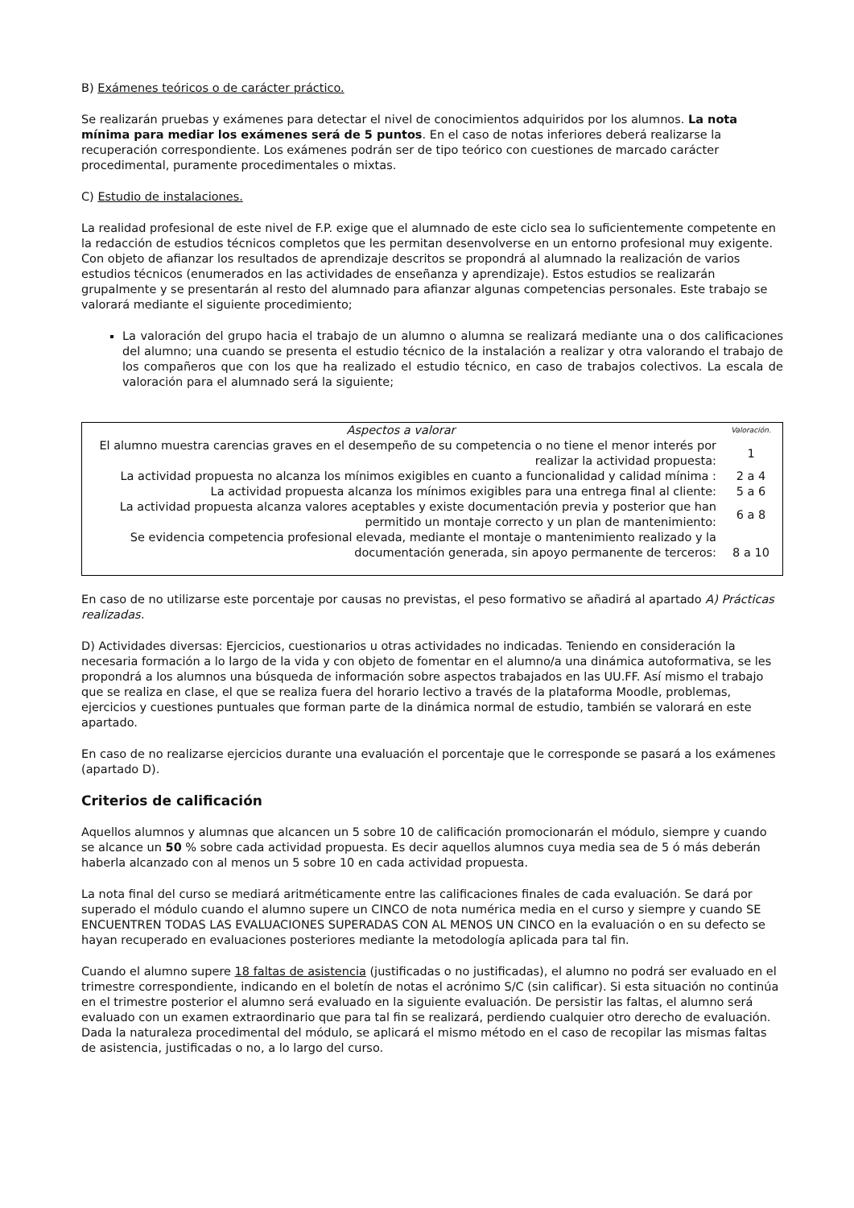B) Exámenes teóricos o de carácter práctico.
Se realizarán pruebas y exámenes para detectar el nivel de conocimientos adquiridos por los alumnos. La nota mínima para mediar los exámenes será de 5 puntos. En el caso de notas inferiores deberá realizarse la recuperación correspondiente. Los exámenes podrán ser de tipo teórico con cuestiones de marcado carácter procedimental, puramente procedimentales o mixtas.
C) Estudio de instalaciones.
La realidad profesional de este nivel de F.P. exige que el alumnado de este ciclo sea lo suficientemente competente en la redacción de estudios técnicos completos que les permitan desenvolverse en un entorno profesional muy exigente. Con objeto de afianzar los resultados de aprendizaje descritos se propondrá al alumnado la realización de varios estudios técnicos (enumerados en las actividades de enseñanza y aprendizaje). Estos estudios se realizarán grupalmente y se presentarán al resto del alumnado para afianzar algunas competencias personales. Este trabajo se valorará mediante el siguiente procedimiento;
La valoración del grupo hacia el trabajo de un alumno o alumna se realizará mediante una o dos calificaciones del alumno; una cuando se presenta el estudio técnico de la instalación a realizar y otra valorando el trabajo de los compañeros que con los que ha realizado el estudio técnico, en caso de trabajos colectivos. La escala de valoración para el alumnado será la siguiente;
| Aspectos a valorar | Valoración. |
| --- | --- |
| El alumno muestra carencias graves en el desempeño de su competencia o no tiene el menor interés por realizar la actividad propuesta: | 1 |
| La actividad propuesta no alcanza los mínimos exigibles en cuanto a funcionalidad y calidad mínima : | 2 a 4 |
| La actividad propuesta alcanza los mínimos exigibles para una entrega final al cliente: | 5 a 6 |
| La actividad propuesta alcanza valores aceptables y existe documentación previa y posterior que han permitido un montaje correcto y un plan de mantenimiento: | 6 a 8 |
| Se evidencia competencia profesional elevada, mediante el montaje o mantenimiento realizado y la documentación generada, sin apoyo permanente de terceros: | 8 a 10 |
En caso de no utilizarse este porcentaje por causas no previstas, el peso formativo se añadirá al apartado A) Prácticas realizadas.
D) Actividades diversas: Ejercicios, cuestionarios u otras actividades no indicadas. Teniendo en consideración la necesaria formación a lo largo de la vida y con objeto de fomentar en el alumno/a una dinámica autoformativa, se les propondrá a los alumnos una búsqueda de información sobre aspectos trabajados en las UU.FF. Así mismo el trabajo que se realiza en clase, el que se realiza fuera del horario lectivo a través de la plataforma Moodle, problemas, ejercicios y cuestiones puntuales que forman parte de la dinámica normal de estudio, también se valorará en este apartado.
En caso de no realizarse ejercicios durante una evaluación el porcentaje que le corresponde se pasará a los exámenes (apartado D).
Criterios de calificación
Aquellos alumnos y alumnas que alcancen un 5 sobre 10 de calificación promocionarán el módulo, siempre y cuando se alcance un 50 % sobre cada actividad propuesta. Es decir aquellos alumnos cuya media sea de 5 ó más deberán haberla alcanzado con al menos un 5 sobre 10 en cada actividad propuesta.
La nota final del curso se mediará aritméticamente entre las calificaciones finales de cada evaluación. Se dará por superado el módulo cuando el alumno supere un CINCO de nota numérica media en el curso y siempre y cuando SE ENCUENTREN TODAS LAS EVALUACIONES SUPERADAS CON AL MENOS UN CINCO en la evaluación o en su defecto se hayan recuperado en evaluaciones posteriores mediante la metodología aplicada para tal fin.
Cuando el alumno supere 18 faltas de asistencia (justificadas o no justificadas), el alumno no podrá ser evaluado en el trimestre correspondiente, indicando en el boletín de notas el acrónimo S/C (sin calificar). Si esta situación no continúa en el trimestre posterior el alumno será evaluado en la siguiente evaluación. De persistir las faltas, el alumno será evaluado con un examen extraordinario que para tal fin se realizará, perdiendo cualquier otro derecho de evaluación. Dada la naturaleza procedimental del módulo, se aplicará el mismo método en el caso de recopilar las mismas faltas de asistencia, justificadas o no, a lo largo del curso.